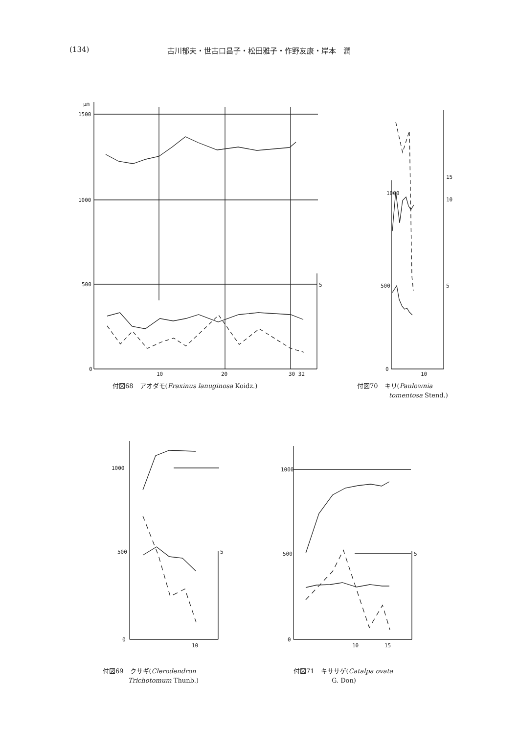(134) 古川郁夫・世古口昌子・松田雅子・作野友康・岸本　潤
μm
1500
1000
500
0
10
20
30 32
5
付図68　アオダモ(Fraxinus lanuginosa Koidz.)
1000
500
0
10
15
10
5
付図70　キリ(Paulownia
　　　　　tomentosa Stend.)
1000
500
0
10
5
付図69　クサギ(Clerodendron
　　　　Trichotomum Thunb.)
1000
500
0
10
15
5
付図71　キササゲ(Catalpa ovata
　　　　　　G. Don)